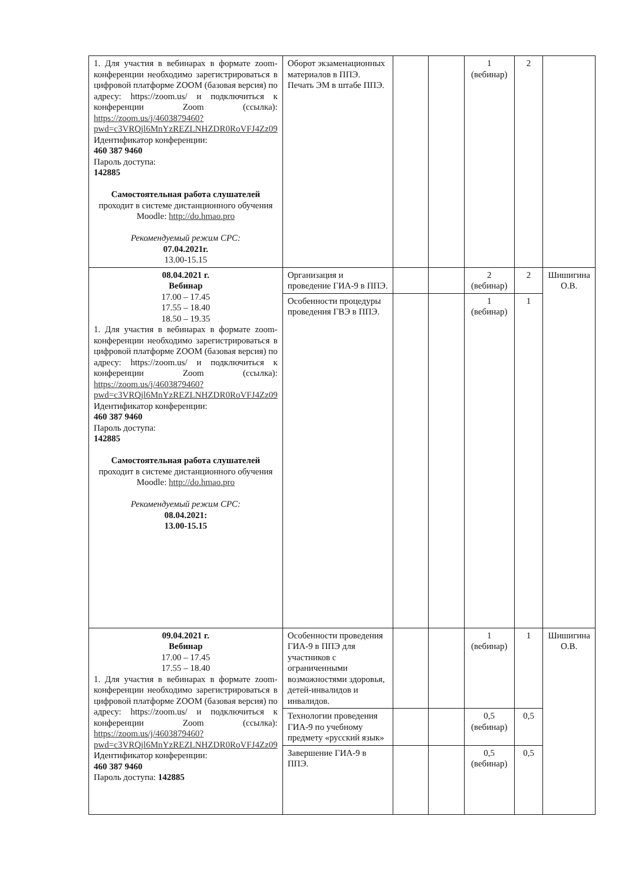| 1. Для участия в вебинарах в формате zoom-конференции необходимо зарегистрироваться в цифровой платформе ZOOM (базовая версия) по адресу: https://zoom.us/ и подключиться к конференции Zoom (ссылка): https://zoom.us/j/4603879460?pwd=c3VRQjl6MnYzREZLNHZDR0RoVFJ4Zz09 Идентификатор конференции: 460 387 9460 Пароль доступа: 142885 Самостоятельная работа слушателей проходит в системе дистанционного обучения Moodle: http://do.hmao.pro Рекомендуемый режим СРС: 07.04.2021г. 13.00-15.15 | Оборот экзаменационных материалов в ППЭ. Печать ЭМ в штабе ППЭ. | | | 1 (вебинар) | 2 | |
| 08.04.2021 г. Вебинар 17.00 – 17.45 17.55 – 18.40 18.50 – 19.35 1. Для участия в вебинарах в формате zoom-конференции необходимо зарегистрироваться в цифровой платформе ZOOM (базовая версия) по адресу: https://zoom.us/ и подключиться к конференции Zoom (ссылка): https://zoom.us/j/4603879460?pwd=c3VRQjl6MnYzREZLNHZDR0RoVFJ4Zz09 Идентификатор конференции: 460 387 9460 Пароль доступа: 142885 Самостоятельная работа слушателей проходит в системе дистанционного обучения Moodle: http://do.hmao.pro Рекомендуемый режим СРС: 08.04.2021: 13.00-15.15 | Организация и проведение ГИА-9 в ППЭ. | | | 2 (вебинар) | 2 | Шишигина О.В. |
| | Особенности процедуры проведения ГВЭ в ППЭ. | | | 1 (вебинар) | 1 | |
| 09.04.2021 г. Вебинар 17.00 – 17.45 17.55 – 18.40 1. Для участия в вебинарах в формате zoom-конференции необходимо зарегистрироваться в цифровой платформе ZOOM (базовая версия) по адресу: https://zoom.us/ и подключиться к конференции Zoom (ссылка): https://zoom.us/j/4603879460?pwd=c3VRQjl6MnYzREZLNHZDR0RoVFJ4Zz09 Идентификатор конференции: 460 387 9460 Пароль доступа: 142885 | Особенности проведения ГИА-9 в ППЭ для участников с ограниченными возможностями здоровья, детей-инвалидов и инвалидов. | | | 1 (вебинар) | 1 | Шишигина О.В. |
| | Технологии проведения ГИА-9 по учебному предмету «русский язык» | | | 0,5 (вебинар) | 0,5 | |
| | Завершение ГИА-9 в ППЭ. | | | 0,5 (вебинар) | 0,5 | |